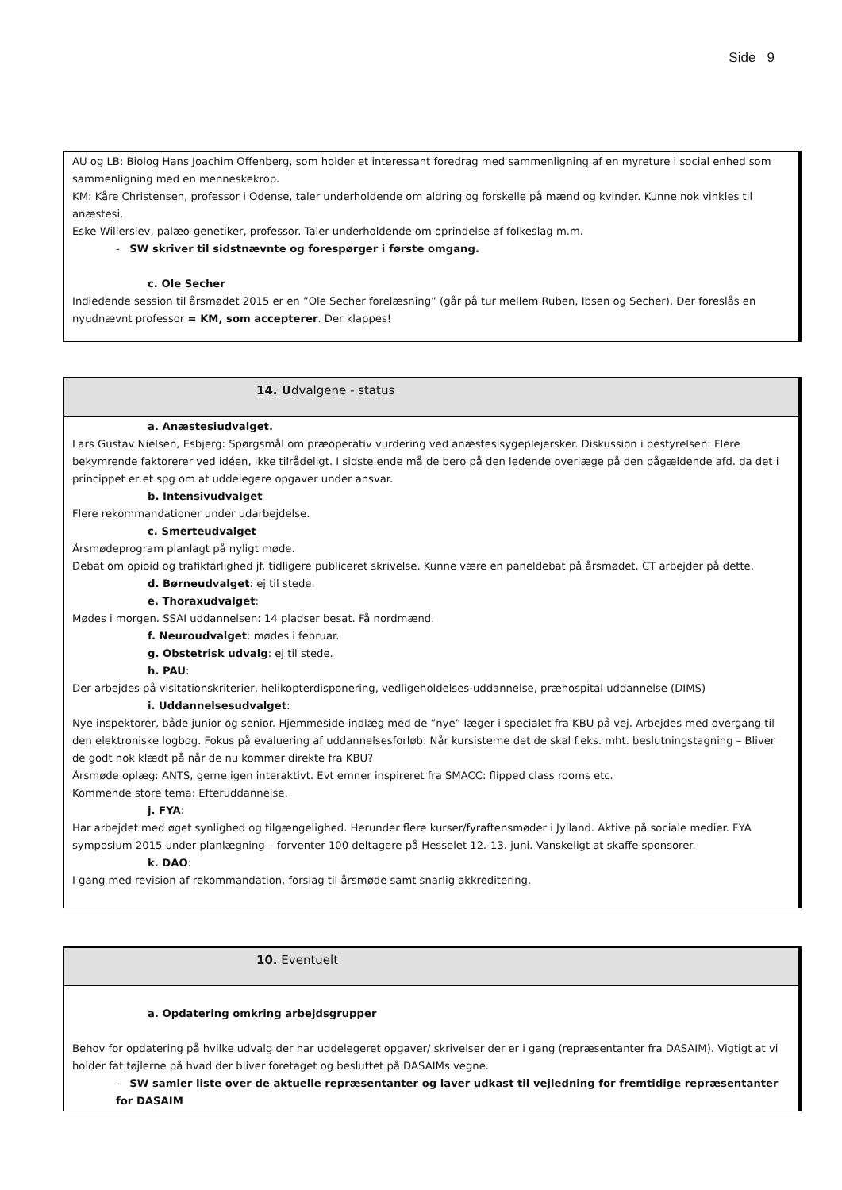Side 9
AU og LB: Biolog Hans Joachim Offenberg, som holder et interessant foredrag med sammenligning af en myreture i social enhed som sammenligning med en menneskekrop.
KM: Kåre Christensen, professor i Odense, taler underholdende om aldring og forskelle på mænd og kvinder. Kunne nok vinkles til anæstesi.
Eske Willerslev, palæo-genetiker, professor. Taler underholdende om oprindelse af folkeslag m.m.
- SW skriver til sidstnævnte og forespørger i første omgang.
c. Ole Secher
Indledende session til årsmødet 2015 er en ”Ole Secher forelæsning” (går på tur mellem Ruben, Ibsen og Secher). Der foreslås en nyudnævnt professor = KM, som accepterer. Der klappes!
14. Udvalgene - status
a. Anæstesiudvalget.
Lars Gustav Nielsen, Esbjerg: Spørgsmål om præoperativ vurdering ved anæstesisygeplejersker. Diskussion i bestyrelsen: Flere bekymrende faktorerer ved idéen, ikke tilrådeligt. I sidste ende må de bero på den ledende overlæge på den pågældende afd. da det i princippet er et spg om at uddelegere opgaver under ansvar.
b. Intensivudvalget
Flere rekommandationer under udarbejdelse.
c. Smerteudvalget
Årsmødeprogram planlagt på nyligt møde.
Debat om opioid og trafikfarlighed jf. tidligere publiceret skrivelse. Kunne være en paneldebat på årsmødet. CT arbejder på dette.
d. Børneudvalget: ej til stede.
e. Thoraxudvalget:
Mødes i morgen. SSAI uddannelsen: 14 pladser besat. Få nordmænd.
f. Neuroudvalget: mødes i februar.
g. Obstetrisk udvalg: ej til stede.
h. PAU:
Der arbejdes på visitationskriterier, helikopterdisponering, vedligeholdelses-uddannelse, præhospital uddannelse (DIMS)
i. Uddannelsesudvalget:
Nye inspektorer, både junior og senior. Hjemmeside-indlæg med de ”nye” læger i specialet fra KBU på vej. Arbejdes med overgang til den elektroniske logbog. Fokus på evaluering af uddannelsesforløb: Når kursisterne det de skal f.eks. mht. beslutningstagning – Bliver de godt nok klædt på når de nu kommer direkte fra KBU?
Årsmøde oplæg: ANTS, gerne igen interaktivt. Evt emner inspireret fra SMACC: flipped class rooms etc.
Kommende store tema: Efteruddannelse.
j. FYA:
Har arbejdet med øget synlighed og tilgængelighed. Herunder flere kurser/fyraftensmøder i Jylland. Aktive på sociale medier. FYA symposium 2015 under planlægning – forventer 100 deltagere på Hesselet 12.-13. juni. Vanskeligt at skaffe sponsorer.
k. DAO:
I gang med revision af rekommandation, forslag til årsmøde samt snarlig akkreditering.
10. Eventuelt
a. Opdatering omkring arbejdsgrupper
Behov for opdatering på hvilke udvalg der har uddelegeret opgaver/ skrivelser der er i gang (repræsentanter fra DASAIM). Vigtigt at vi holder fat tøjlerne på hvad der bliver foretaget og besluttet på DASAIMs vegne.
- SW samler liste over de aktuelle repræsentanter og laver udkast til vejledning for fremtidige repræsentanter for DASAIM